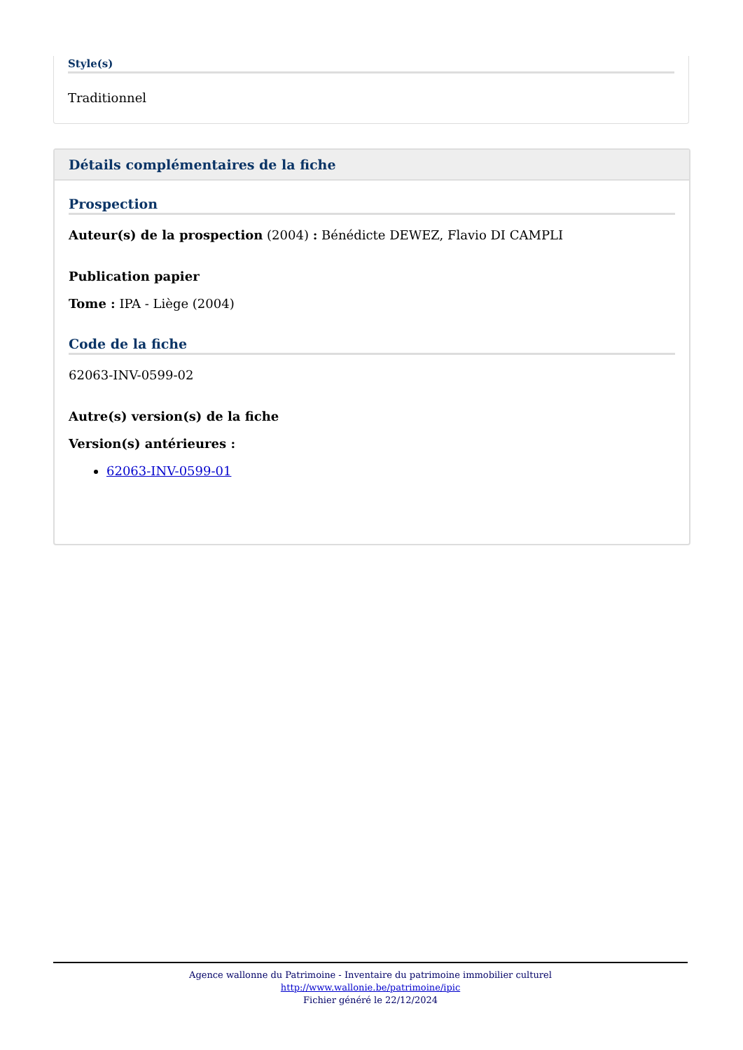Style(s)
Traditionnel
Détails complémentaires de la fiche
Prospection
Auteur(s) de la prospection (2004) : Bénédicte DEWEZ, Flavio DI CAMPLI
Publication papier
Tome : IPA - Liège (2004)
Code de la fiche
62063-INV-0599-02
Autre(s) version(s) de la fiche
Version(s) antérieures :
62063-INV-0599-01
Agence wallonne du Patrimoine - Inventaire du patrimoine immobilier culturel
http://www.wallonie.be/patrimoine/ipic
Fichier généré le 22/12/2024